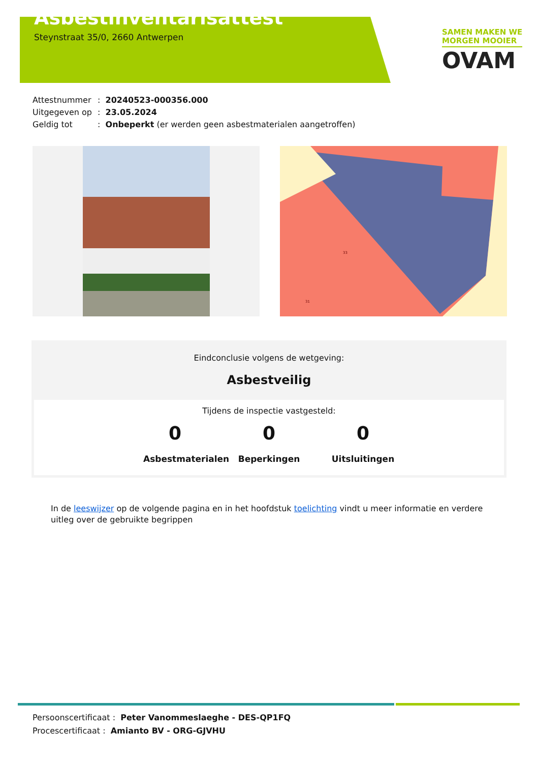Asbestinventarisattest
Steynstraat 35/0, 2660 Antwerpen
SAMEN MAKEN WE
MORGEN MOOIER
OVAM
Attestnummer: 20240523-000356.000
Uitgegeven op: 23.05.2024
Geldig tot: Onbeperkt (er werden geen asbestmaterialen aangetroffen)
33
31
Eindconclusie volgens de wetgeving:
Asbestveilig
Tijdens de inspectie vastgesteld:
0
Asbestmaterialen
0
Beperkingen
0
Uitsluitingen
In de leeswijzer op de volgende pagina en in het hoofdstuk toelichting vindt u meer informatie en verdere uitleg over de gebruikte begrippen
Persoonscertificaat : Peter Vanommeslaeghe - DES-QP1FQ
Procescertificaat : Amianto BV - ORG-GJVHU